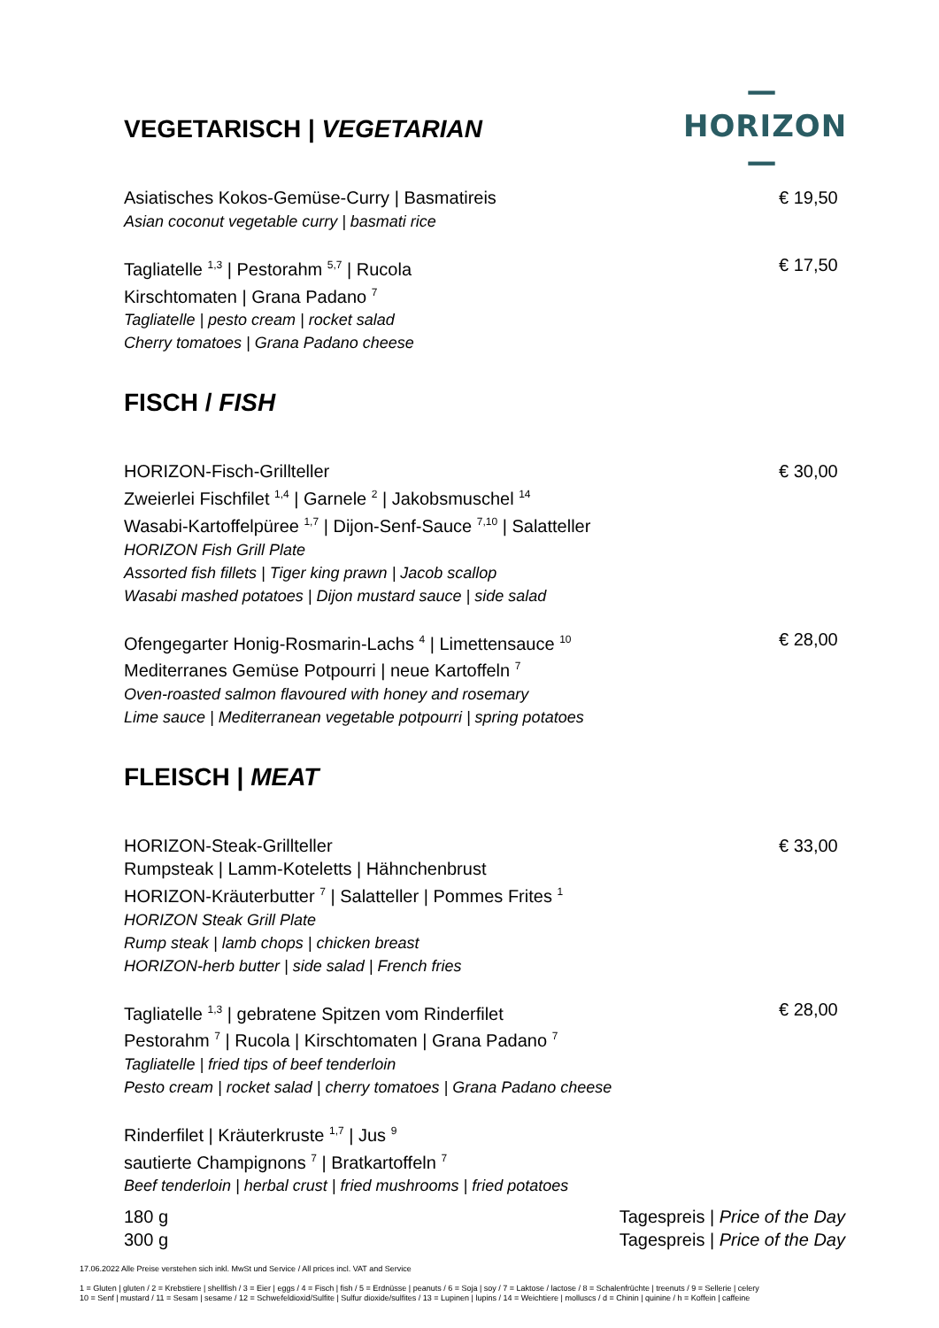—HORIZON—
VEGETARISCH | VEGETARIAN
Asiatisches Kokos-Gemüse-Curry | Basmatireis
Asian coconut vegetable curry | basmati rice
€ 19,50
Tagliatelle <sup>1,3</sup> | Pestorahm <sup>5,7</sup> | Rucola
Kirschtomaten | Grana Padano <sup>7</sup>
Tagliatelle | pesto cream | rocket salad
Cherry tomatoes | Grana Padano cheese
€ 17,50
FISCH / FISH
HORIZON-Fisch-Grillteller
Zweierlei Fischfilet <sup>1,4</sup> | Garnele <sup>2</sup> | Jakobsmuschel <sup>14</sup>
Wasabi-Kartoffelpüree <sup>1,7</sup> | Dijon-Senf-Sauce <sup>7,10</sup> | Salatteller
HORIZON Fish Grill Plate
Assorted fish fillets | Tiger king prawn | Jacob scallop
Wasabi mashed potatoes | Dijon mustard sauce | side salad
€ 30,00
Ofengegarter Honig-Rosmarin-Lachs <sup>4</sup> | Limettensauce <sup>10</sup>
Mediterranes Gemüse Potpourri | neue Kartoffeln <sup>7</sup>
Oven-roasted salmon flavoured with honey and rosemary
Lime sauce | Mediterranean vegetable potpourri | spring potatoes
€ 28,00
FLEISCH | MEAT
HORIZON-Steak-Grillteller
Rumpsteak | Lamm-Koteletts | Hähnchenbrust
HORIZON-Kräuterbutter <sup>7</sup> | Salatteller | Pommes Frites <sup>1</sup>
HORIZON Steak Grill Plate
Rump steak | lamb chops | chicken breast
HORIZON-herb butter | side salad | French fries
€ 33,00
Tagliatelle <sup>1,3</sup> | gebratene Spitzen vom Rinderfilet
Pestorahm <sup>7</sup> | Rucola | Kirschtomaten | Grana Padano <sup>7</sup>
Tagliatelle | fried tips of beef tenderloin
Pesto cream | rocket salad | cherry tomatoes | Grana Padano cheese
€ 28,00
Rinderfilet | Kräuterkruste <sup>1,7</sup> | Jus <sup>9</sup>
sautierte Champignons <sup>7</sup> | Bratkartoffeln <sup>7</sup>
Beef tenderloin | herbal crust | fried mushrooms | fried potatoes
180 g Tagespreis | Price of the Day
300 g Tagespreis | Price of the Day
17.06.2022 Alle Preise verstehen sich inkl. MwSt und Service / All prices incl. VAT and Service
1 = Gluten | gluten / 2 = Krebstiere | shellfish / 3 = Eier | eggs / 4 = Fisch | fish / 5 = Erdnüsse | peanuts / 6 = Soja | soy / 7 = Laktose / lactose / 8 = Schalenfrüchte | treenuts / 9 = Sellerie | celery
10 = Senf | mustard / 11 = Sesam | sesame / 12 = Schwefeldioxid/Sulfite | Sulfur dioxide/sulfites / 13 = Lupinen | lupins / 14 = Weichtiere | molluscs / d = Chinin | quinine / h = Koffein | caffeine